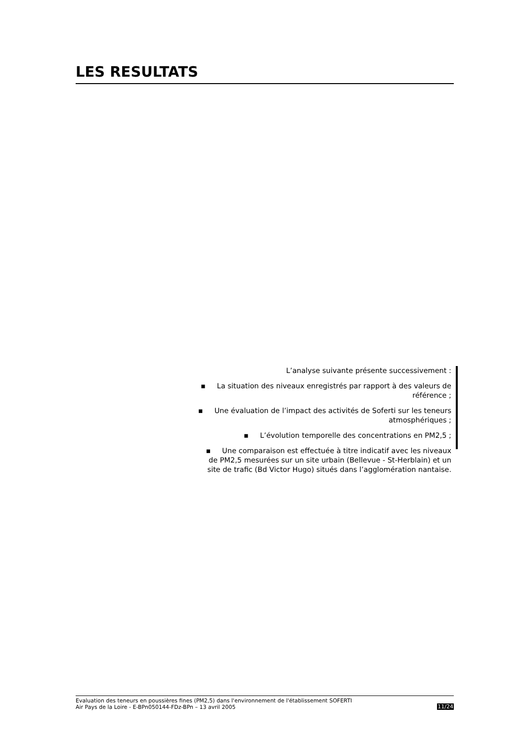LES RESULTATS
L’analyse suivante présente successivement :
▪ La situation des niveaux enregistrés par rapport à des valeurs de référence ;
▪ Une évaluation de l’impact des activités de Soferti sur les teneurs atmosphériques ;
▪ L’évolution temporelle des concentrations en PM2,5 ;
▪ Une comparaison est effectuée à titre indicatif avec les niveaux de PM2,5 mesurées sur un site urbain (Bellevue - St-Herblain) et un site de trafic (Bd Victor Hugo) situés dans l’agglomération nantaise.
Evaluation des teneurs en poussières fines (PM2,5) dans l'environnement de l'établissement SOFERTI
Air Pays de la Loire - E-BPn050144-FDz-BPn – 13 avril 2005 11/24